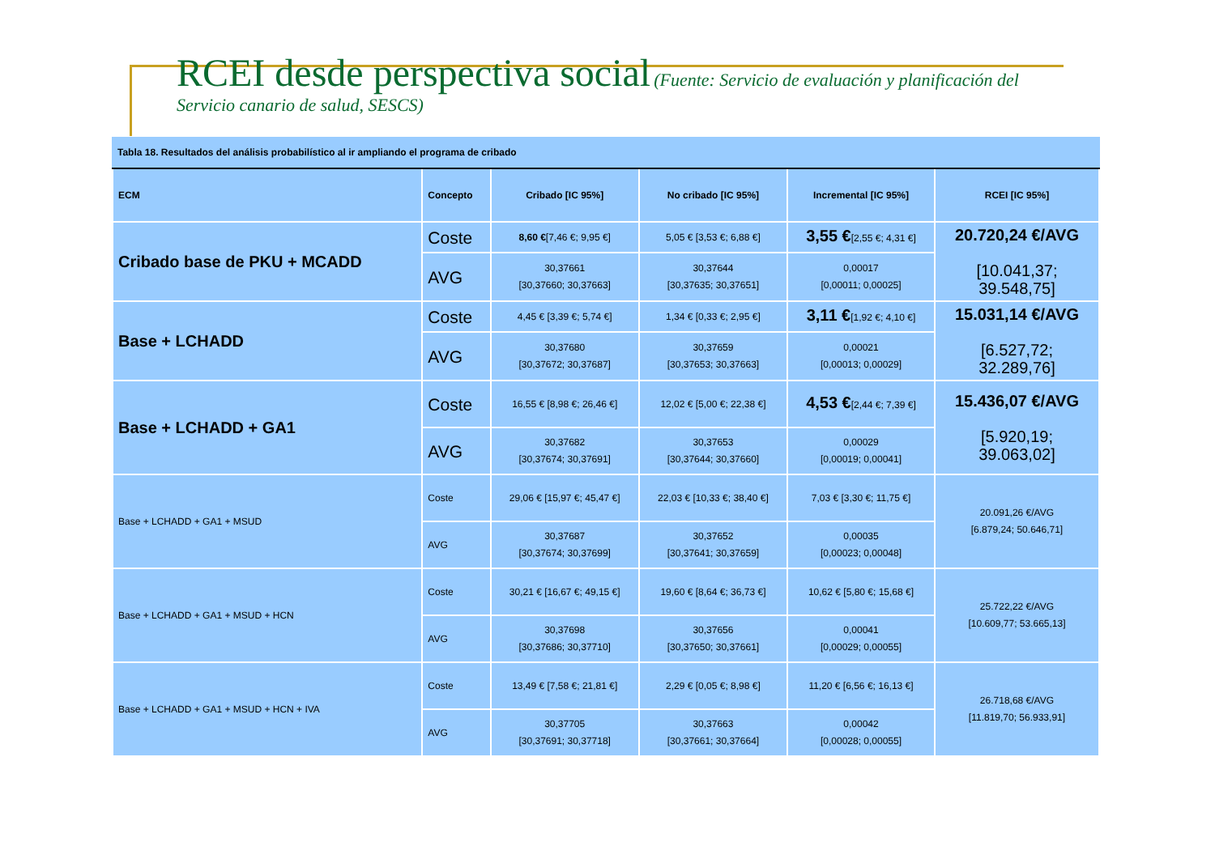RCEI desde perspectiva social (Fuente: Servicio de evaluación y planificación del
Servicio canario de salud, SESCS)
| Tabla 18. Resultados del análisis probabilístico al ir ampliando el programa de cribado | | | | | |
| ECM | Concepto | Cribado [IC 95%] | No cribado [IC 95%] | Incremental [IC 95%] | RCEI [IC 95%] |
| Cribado base de PKU + MCADD | Coste | 8,60 € [7,46 €; 9,95 €] | 5,05 € [3,53 €; 6,88 €] | 3,55 € [2,55 €; 4,31 €] | 20.720,24 €/AVG [10.041,37; 39.548,75] |
| | AVG | 30,37661 [30,37660; 30,37663] | 30,37644 [30,37635; 30,37651] | 0,00017 [0,00011; 0,00025] | |
| Base + LCHADD | Coste | 4,45 € [3,39 €; 5,74 €] | 1,34 € [0,33 €; 2,95 €] | 3,11 € [1,92 €; 4,10 €] | 15.031,14 €/AVG [6.527,72; 32.289,76] |
| | AVG | 30,37680 [30,37672; 30,37687] | 30,37659 [30,37653; 30,37663] | 0,00021 [0,00013; 0,00029] | |
| Base + LCHADD + GA1 | Coste | 16,55 € [8,98 €; 26,46 €] | 12,02 € [5,00 €; 22,38 €] | 4,53 € [2,44 €; 7,39 €] | 15.436,07 €/AVG [5.920,19; 39.063,02] |
| | AVG | 30,37682 [30,37674; 30,37691] | 30,37653 [30,37644; 30,37660] | 0,00029 [0,00019; 0,00041] | |
| Base + LCHADD + GA1 + MSUD | Coste | 29,06 € [15,97 €; 45,47 €] | 22,03 € [10,33 €; 38,40 €] | 7,03 € [3,30 €; 11,75 €] | 20.091,26 €/AVG [6.879,24; 50.646,71] |
| | AVG | 30,37687 [30,37674; 30,37699] | 30,37652 [30,37641; 30,37659] | 0,00035 [0,00023; 0,00048] | |
| Base + LCHADD + GA1 + MSUD + HCN | Coste | 30,21 € [16,67 €; 49,15 €] | 19,60 € [8,64 €; 36,73 €] | 10,62 € [5,80 €; 15,68 €] | 25.722,22 €/AVG [10.609,77; 53.665,13] |
| | AVG | 30,37698 [30,37686; 30,37710] | 30,37656 [30,37650; 30,37661] | 0,00041 [0,00029; 0,00055] | |
| Base + LCHADD + GA1 + MSUD + HCN + IVA | Coste | 13,49 € [7,58 €; 21,81 €] | 2,29 € [0,05 €; 8,98 €] | 11,20 € [6,56 €; 16,13 €] | 26.718,68 €/AVG [11.819,70; 56.933,91] |
| | AVG | 30,37705 [30,37691; 30,37718] | 30,37663 [30,37661; 30,37664] | 0,00042 [0,00028; 0,00055] | |